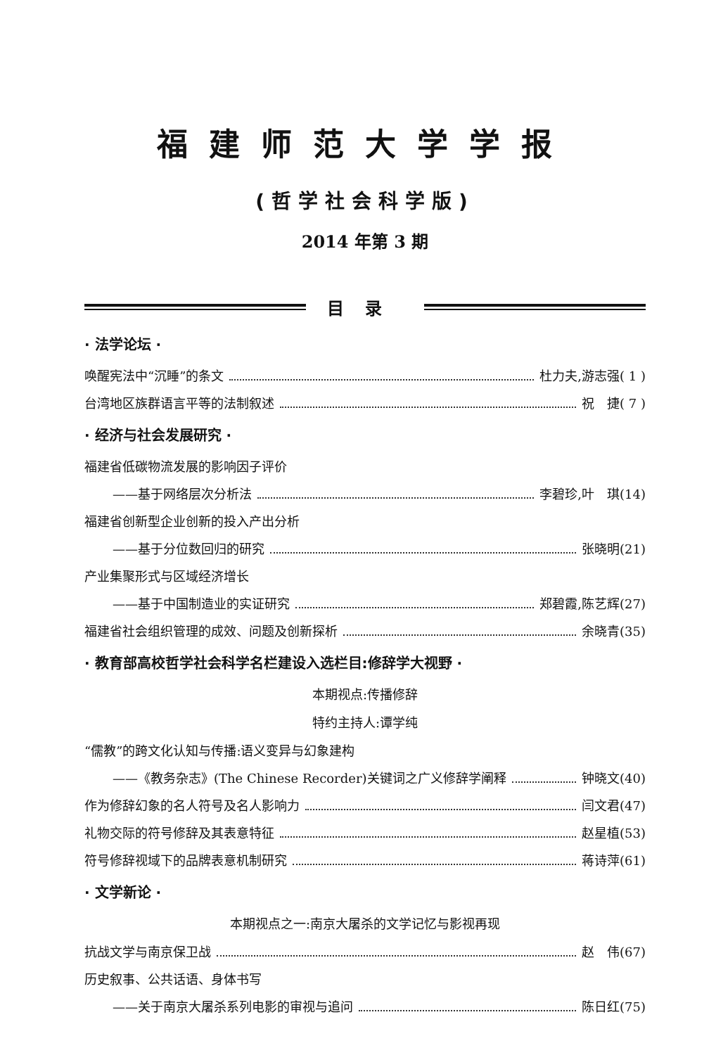福建师范大学学报
(哲学社会科学版)
2014 年第 3 期
目录
· 法学论坛 ·
唤醒宪法中“沉睡”的条文 杜力夫,游志强( 1 )
台湾地区族群语言平等的法制叙述 祝　捷( 7 )
· 经济与社会发展研究 ·
福建省低碳物流发展的影响因子评价
——基于网络层次分析法 李碧珍,叶　琪(14)
福建省创新型企业创新的投入产出分析
——基于分位数回归的研究 张晓明(21)
产业集聚形式与区域经济增长
——基于中国制造业的实证研究 郑碧霞,陈艺辉(27)
福建省社会组织管理的成效、问题及创新探析 余晓青(35)
· 教育部高校哲学社会科学名栏建设入选栏目:修辞学大视野 ·
本期视点:传播修辞
特约主持人:谭学纯
“儒教”的跨文化认知与传播:语义变异与幻象建构
——《教务杂志》(The Chinese Recorder)关键词之广义修辞学阐释 钟晓文(40)
作为修辞幻象的名人符号及名人影响力 闫文君(47)
礼物交际的符号修辞及其表意特征 赵星植(53)
符号修辞视域下的品牌表意机制研究 蒋诗萍(61)
· 文学新论 ·
本期视点之一:南京大屠杀的文学记忆与影视再现
抗战文学与南京保卫战 赵　伟(67)
历史叙事、公共话语、身体书写
——关于南京大屠杀系列电影的审视与追问 陈日红(75)